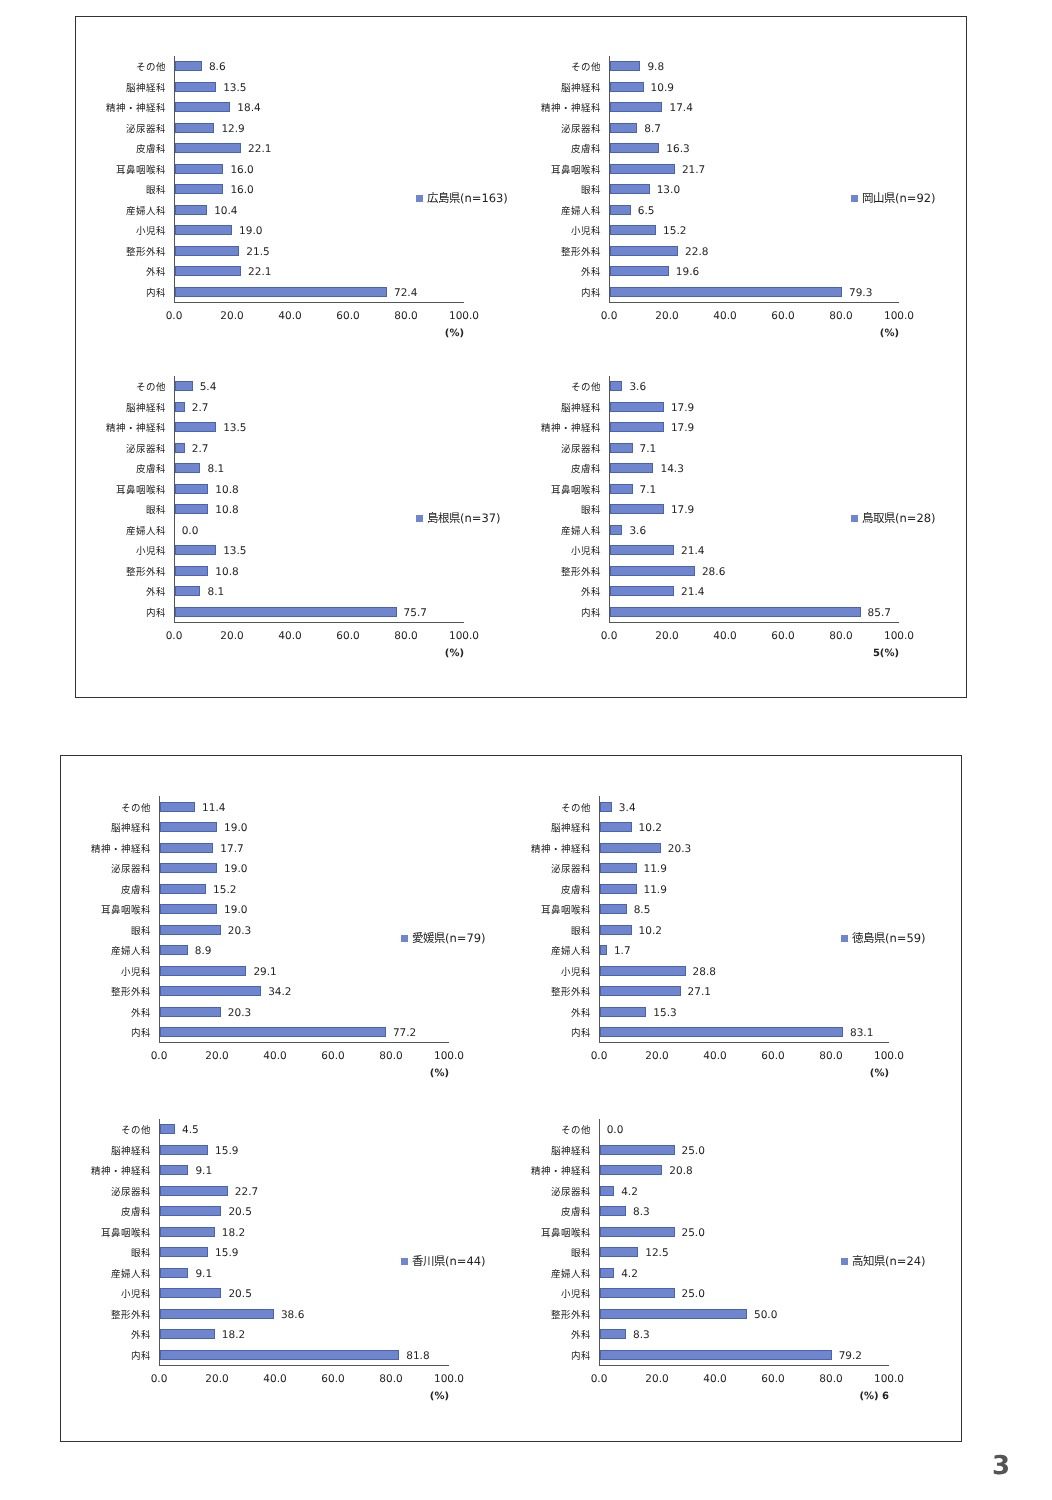その他
8.6
脳神経科
13.5
精神・神経科
18.4
泌尿器科
12.9
皮膚科
22.1
耳鼻咽喉科
16.0
眼科
16.0
産婦人科
10.4
小児科
19.0
整形外科
21.5
外科
22.1
内科
72.4
0.0 20.0 40.0 60.0 80.0 100.0
(%)
広島県(n=163)
その他
9.8
脳神経科
10.9
精神・神経科
17.4
泌尿器科
8.7
皮膚科
16.3
耳鼻咽喉科
21.7
眼科
13.0
産婦人科
6.5
小児科
15.2
整形外科
22.8
外科
19.6
内科
79.3
0.0 20.0 40.0 60.0 80.0 100.0
(%)
岡山県(n=92)
その他
5.4
脳神経科
2.7
精神・神経科
13.5
泌尿器科
2.7
皮膚科
8.1
耳鼻咽喉科
10.8
眼科
10.8
産婦人科
0.0
小児科
13.5
整形外科
10.8
外科
8.1
内科
75.7
0.0 20.0 40.0 60.0 80.0 100.0
(%)
島根県(n=37)
その他
3.6
脳神経科
17.9
精神・神経科
17.9
泌尿器科
7.1
皮膚科
14.3
耳鼻咽喉科
7.1
眼科
17.9
産婦人科
3.6
小児科
21.4
整形外科
28.6
外科
21.4
内科
85.7
0.0 20.0 40.0 60.0 80.0 100.0
5(%)
鳥取県(n=28)
その他
11.4
脳神経科
19.0
精神・神経科
17.7
泌尿器科
19.0
皮膚科
15.2
耳鼻咽喉科
19.0
眼科
20.3
産婦人科
8.9
小児科
29.1
整形外科
34.2
外科
20.3
内科
77.2
0.0 20.0 40.0 60.0 80.0 100.0
(%)
愛媛県(n=79)
その他
3.4
脳神経科
10.2
精神・神経科
20.3
泌尿器科
11.9
皮膚科
11.9
耳鼻咽喉科
8.5
眼科
10.2
産婦人科
1.7
小児科
28.8
整形外科
27.1
外科
15.3
内科
83.1
0.0 20.0 40.0 60.0 80.0 100.0
(%)
徳島県(n=59)
その他
4.5
脳神経科
15.9
精神・神経科
9.1
泌尿器科
22.7
皮膚科
20.5
耳鼻咽喉科
18.2
眼科
15.9
産婦人科
9.1
小児科
20.5
整形外科
38.6
外科
18.2
内科
81.8
0.0 20.0 40.0 60.0 80.0 100.0
(%)
香川県(n=44)
その他
0.0
脳神経科
25.0
精神・神経科
20.8
泌尿器科
4.2
皮膚科
8.3
耳鼻咽喉科
25.0
眼科
12.5
産婦人科
4.2
小児科
25.0
整形外科
50.0
外科
8.3
内科
79.2
0.0 20.0 40.0 60.0 80.0 100.0
(%) 6
高知県(n=24)
3